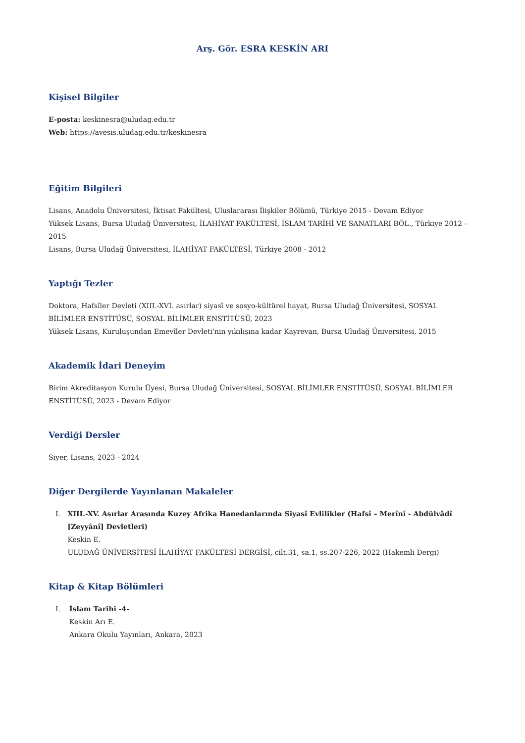Arş. Gör. ESRA KESKİN ARI
Kişisel Bilgiler
E-posta: keskinesra@uludag.edu.tr
Web: https://avesis.uludag.edu.tr/keskinesra
Eğitim Bilgileri
Lisans, Anadolu Üniversitesi, İktisat Fakültesi, Uluslararası İlişkiler Bölümü, Türkiye 2015 - Devam Ediyor
Yüksek Lisans, Bursa Uludağ Üniversitesi, İLAHİYAT FAKÜLTESİ, İSLAM TARİHİ VE SANATLARI BÖL., Türkiye 2012 - 2015
Lisans, Bursa Uludağ Üniversitesi, İLAHİYAT FAKÜLTESİ, Türkiye 2008 - 2012
Yaptığı Tezler
Doktora, Hafsîler Devleti (XIII.-XVI. asırlar) siyasî ve sosyo-kültürel hayat, Bursa Uludağ Üniversitesi, SOSYAL BİLİMLER ENSTİTÜSÜ, SOSYAL BİLİMLER ENSTİTÜSÜ, 2023
Yüksek Lisans, Kuruluşundan Emevîler Devleti'nin yıkılışına kadar Kayrevan, Bursa Uludağ Üniversitesi, 2015
Akademik İdari Deneyim
Birim Akreditasyon Kurulu Üyesi, Bursa Uludağ Üniversitesi, SOSYAL BİLİMLER ENSTİTÜSÜ, SOSYAL BİLİMLER ENSTİTÜSÜ, 2023 - Devam Ediyor
Verdiği Dersler
Siyer, Lisans, 2023 - 2024
Diğer Dergilerde Yayınlanan Makaleler
I. XIII.-XV. Asırlar Arasında Kuzey Afrika Hanedanlarında Siyasî Evlilikler (Hafsî – Merînî - Abdülvâdî [Zeyyânî] Devletleri)
Keskin E.
ULUDAĞ ÜNİVERSİTESİ İLAHİYAT FAKÜLTESİ DERGİSİ, cilt.31, sa.1, ss.207-226, 2022 (Hakemli Dergi)
Kitap & Kitap Bölümleri
I. İslam Tarihi -4-
Keskin Arı E.
Ankara Okulu Yayınları, Ankara, 2023